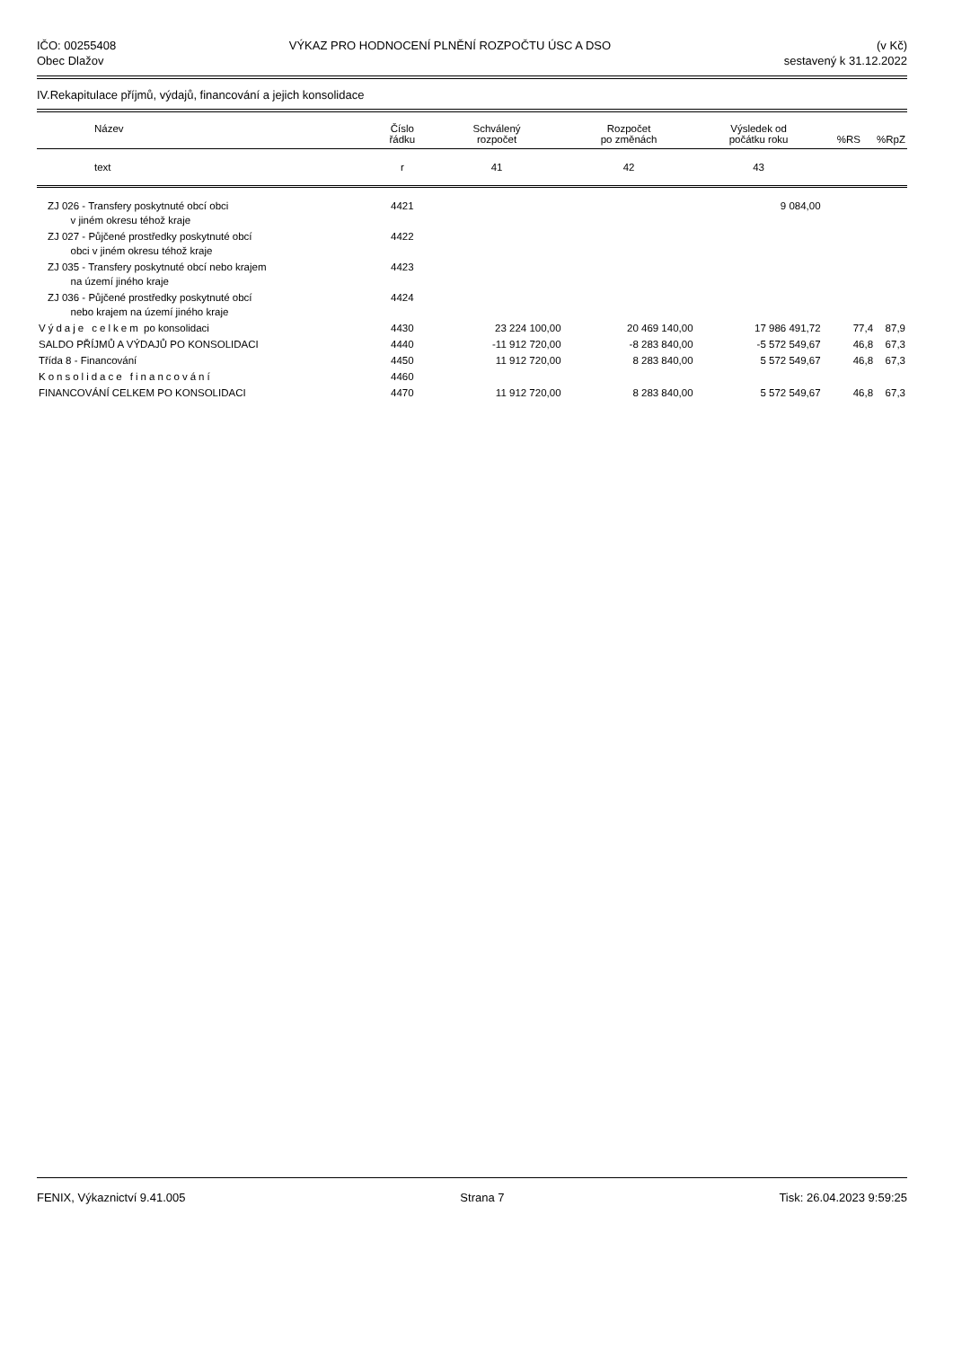IČO: 00255408
Obec Dlažov
VÝKAZ PRO HODNOCENÍ PLNĚNÍ ROZPOČTU ÚSC A DSO
(v Kč)
sestavený k 31.12.2022
IV.Rekapitulace příjmů, výdajů, financování a jejich konsolidace
| Název | Číslo řádku | Schválený rozpočet | Rozpočet po změnách | Výsledek od počátku roku | %RS | %RpZ |
| --- | --- | --- | --- | --- | --- | --- |
| text | r | 41 | 42 | 43 | | |
| ZJ 026 - Transfery poskytnuté obcí obci v jiném okresu téhož kraje | 4421 | | | 9 084,00 | | |
| ZJ 027 - Půjčené prostředky poskytnuté obcí obci v jiném okresu téhož kraje | 4422 | | | | | |
| ZJ 035 - Transfery poskytnuté obcí nebo krajem na území jiného kraje | 4423 | | | | | |
| ZJ 036 - Půjčené prostředky poskytnuté obcí nebo krajem na území jiného kraje | 4424 | | | | | |
| Výdaje celkem po konsolidaci | 4430 | 23 224 100,00 | 20 469 140,00 | 17 986 491,72 | 77,4 | 87,9 |
| SALDO PŘÍJMŮ A VÝDAJŮ PO KONSOLIDACI | 4440 | -11 912 720,00 | -8 283 840,00 | -5 572 549,67 | 46,8 | 67,3 |
| Třída 8 - Financování | 4450 | 11 912 720,00 | 8 283 840,00 | 5 572 549,67 | 46,8 | 67,3 |
| Konsolidace financování | 4460 | | | | | |
| FINANCOVÁNÍ CELKEM PO KONSOLIDACI | 4470 | 11 912 720,00 | 8 283 840,00 | 5 572 549,67 | 46,8 | 67,3 |
FENIX, Výkaznictví 9.41.005 Strana 7 Tisk: 26.04.2023 9:59:25